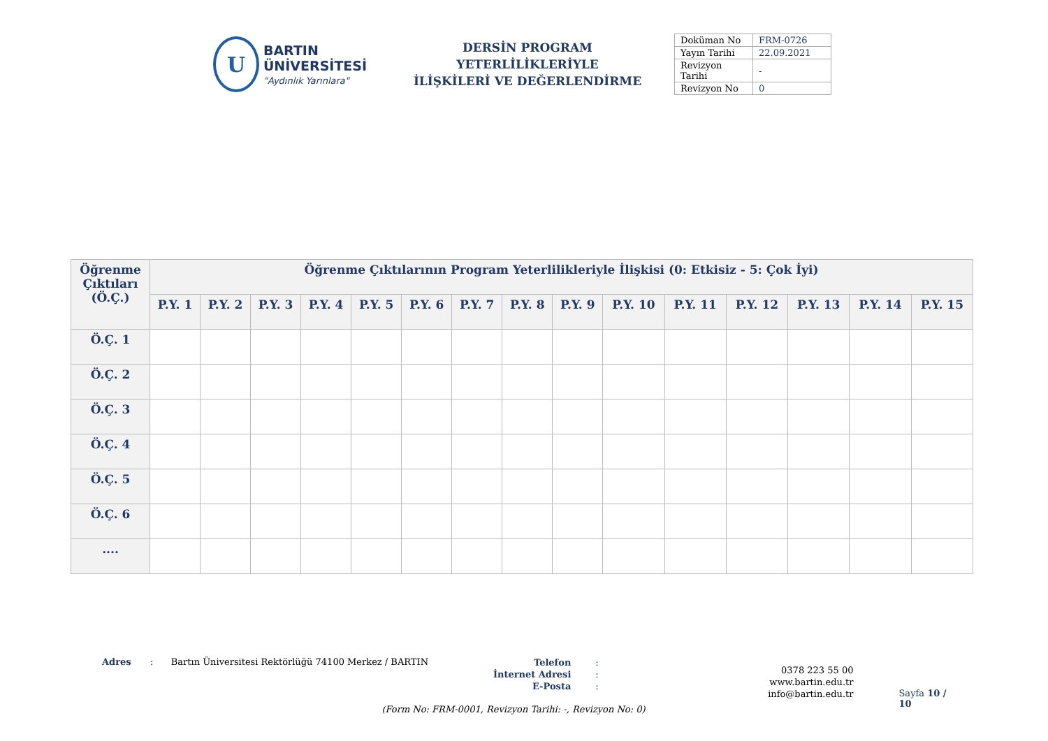U
BARTIN ÜNİVERSİTESİ
"Aydınlık Yarınlara"
DERSİN PROGRAM YETERLİLİKLERİYLE
İLİŞKİLERİ VE DEĞERLENDİRME
| Doküman No | FRM-0726 |
| Yayın Tarihi | 22.09.2021 |
| Revizyon Tarihi | - |
| Revizyon No | 0 |
| Öğrenme Çıktıları (Ö.Ç.) | Öğrenme Çıktılarının Program Yeterlilikleriyle İlişkisi (0: Etkisiz - 5: Çok İyi) | | | | | | | | | | | | | | |
| --- | --- | --- | --- | --- | --- | --- | --- | --- | --- | --- | --- | --- | --- | --- | --- |
| | P.Y. 1 | P.Y. 2 | P.Y. 3 | P.Y. 4 | P.Y. 5 | P.Y. 6 | P.Y. 7 | P.Y. 8 | P.Y. 9 | P.Y. 10 | P.Y. 11 | P.Y. 12 | P.Y. 13 | P.Y. 14 | P.Y. 15 |
| Ö.Ç. 1 | | | | | | | | | | | | | | | |
| Ö.Ç. 2 | | | | | | | | | | | | | | | |
| Ö.Ç. 3 | | | | | | | | | | | | | | | |
| Ö.Ç. 4 | | | | | | | | | | | | | | | |
| Ö.Ç. 5 | | | | | | | | | | | | | | | |
| Ö.Ç. 6 | | | | | | | | | | | | | | | |
| .... | | | | | | | | | | | | | | | |
Adres : Bartın Üniversitesi Rektörlüğü 74100 Merkez / BARTIN
Telefon
İnternet Adresi
E-Posta
:
:
:
0378 223 55 00
www.bartin.edu.tr
info@bartin.edu.tr
Sayfa 10 / 10
(Form No: FRM-0001, Revizyon Tarihi: -, Revizyon No: 0)